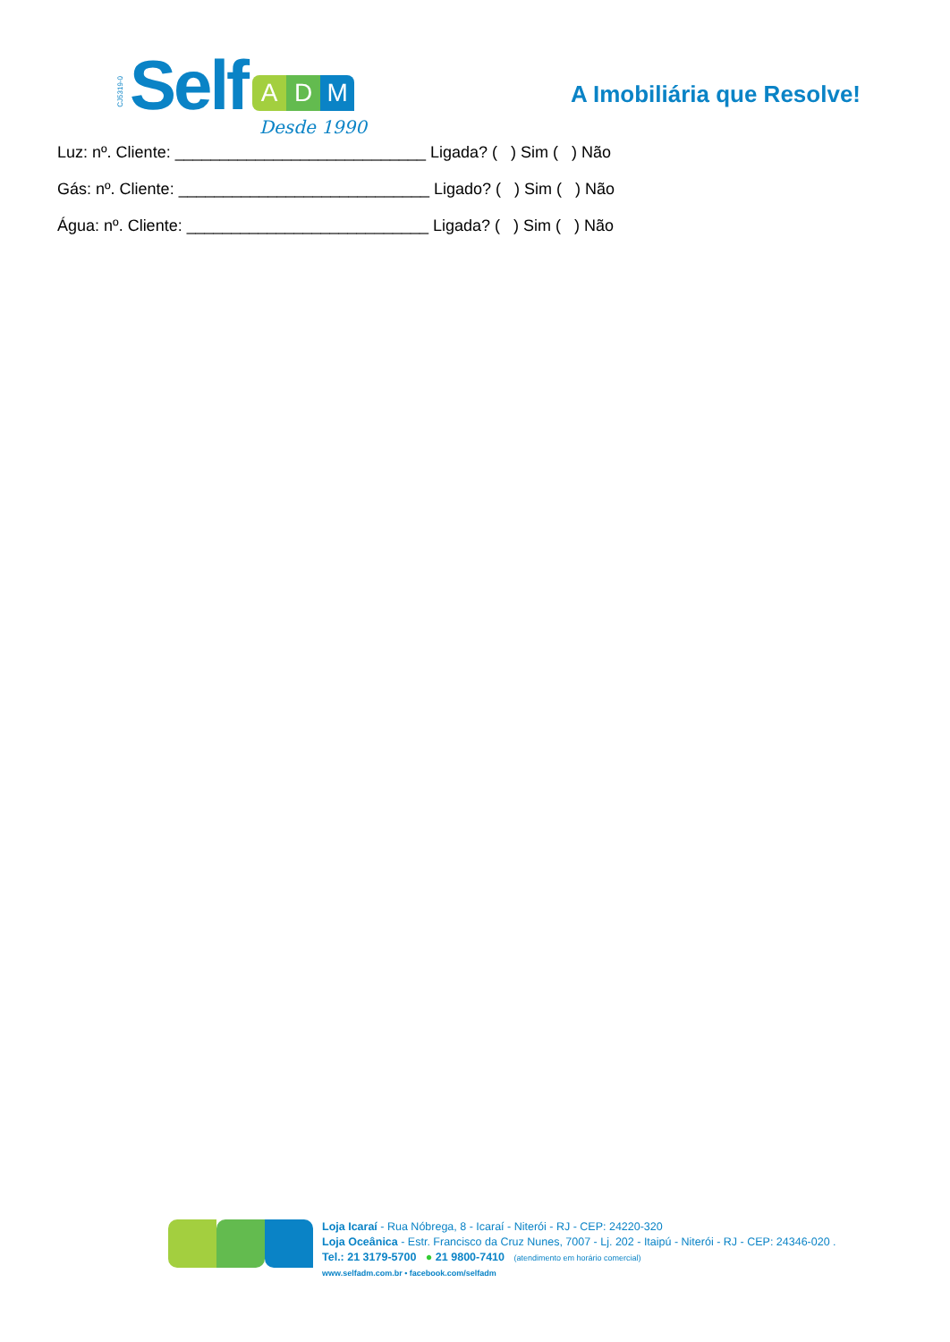CJ5319-0 Self
A D M
Desde 1990
A Imobiliária que Resolve!
Luz: nº. Cliente: ____________________________ Ligada? ( ) Sim ( ) Não
Gás: nº. Cliente: ____________________________ Ligado? ( ) Sim ( ) Não
Água: nº. Cliente: ___________________________ Ligada? ( ) Sim ( ) Não
Loja Icaraí - Rua Nóbrega, 8 - Icaraí - Niterói - RJ - CEP: 24220-320
Loja Oceânica - Estr. Francisco da Cruz Nunes, 7007 - Lj. 202 - Itaipú - Niterói - RJ - CEP: 24346-020 .
Tel.: 21 3179-5700 ● 21 9800-7410 (atendimento em horário comercial)
www.selfadm.com.br • facebook.com/selfadm